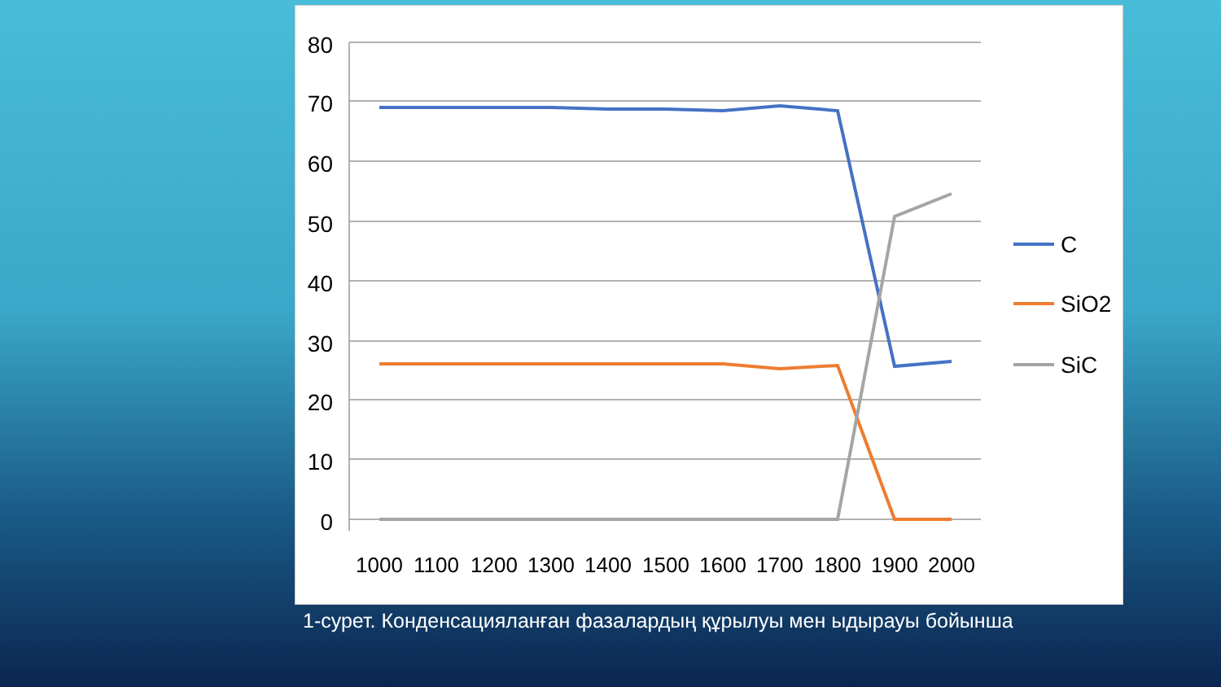80
70
60
50
40
30
20
10
0
1000
1100
1200
1300
1400
1500
1600
1700
1800
1900
2000
C
SiO2
SiC
1-сурет. Конденсацияланған фазалардың құрылуы мен ыдырауы бойынша